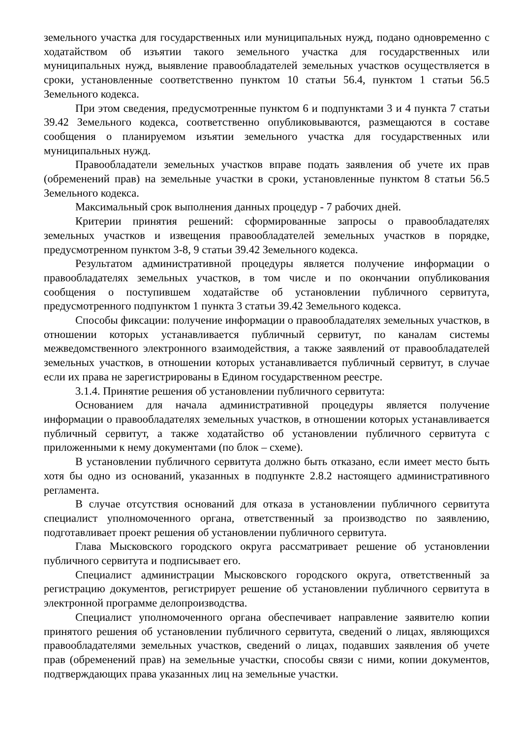земельного участка для государственных или муниципальных нужд, подано одновременно с ходатайством об изъятии такого земельного участка для государственных или муниципальных нужд, выявление правообладателей земельных участков осуществляется в сроки, установленные соответственно пунктом 10 статьи 56.4, пунктом 1 статьи 56.5 Земельного кодекса.
При этом сведения, предусмотренные пунктом 6 и подпунктами 3 и 4 пункта 7 статьи 39.42 Земельного кодекса, соответственно опубликовываются, размещаются в составе сообщения о планируемом изъятии земельного участка для государственных или муниципальных нужд.
Правообладатели земельных участков вправе подать заявления об учете их прав (обременений прав) на земельные участки в сроки, установленные пунктом 8 статьи 56.5 Земельного кодекса.
Максимальный срок выполнения данных процедур - 7 рабочих дней.
Критерии принятия решений: сформированные запросы о правообладателях земельных участков и извещения правообладателей земельных участков в порядке, предусмотренном пунктом 3-8, 9 статьи 39.42 Земельного кодекса.
Результатом административной процедуры является получение информации о правообладателях земельных участков, в том числе и по окончании опубликования сообщения о поступившем ходатайстве об установлении публичного сервитута, предусмотренного подпунктом 1 пункта 3 статьи 39.42 Земельного кодекса.
Способы фиксации: получение информации о правообладателях земельных участков, в отношении которых устанавливается публичный сервитут, по каналам системы межведомственного электронного взаимодействия, а также заявлений от правообладателей земельных участков, в отношении которых устанавливается публичный сервитут, в случае если их права не зарегистрированы в Едином государственном реестре.
3.1.4. Принятие решения об установлении публичного сервитута:
Основанием для начала административной процедуры является получение информации о правообладателях земельных участков, в отношении которых устанавливается публичный сервитут, а также ходатайство об установлении публичного сервитута с приложенными к нему документами (по блок – схеме).
В установлении публичного сервитута должно быть отказано, если имеет место быть хотя бы одно из оснований, указанных в подпункте 2.8.2 настоящего административного регламента.
В случае отсутствия оснований для отказа в установлении публичного сервитута специалист уполномоченного органа, ответственный за производство по заявлению, подготавливает проект решения об установлении публичного сервитута.
Глава Мысковского городского округа рассматривает решение об установлении публичного сервитута и подписывает его.
Специалист администрации Мысковского городского округа, ответственный за регистрацию документов, регистрирует решение об установлении публичного сервитута в электронной программе делопроизводства.
Специалист уполномоченного органа обеспечивает направление заявителю копии принятого решения об установлении публичного сервитута, сведений о лицах, являющихся правообладателями земельных участков, сведений о лицах, подавших заявления об учете прав (обременений прав) на земельные участки, способы связи с ними, копии документов, подтверждающих права указанных лиц на земельные участки.